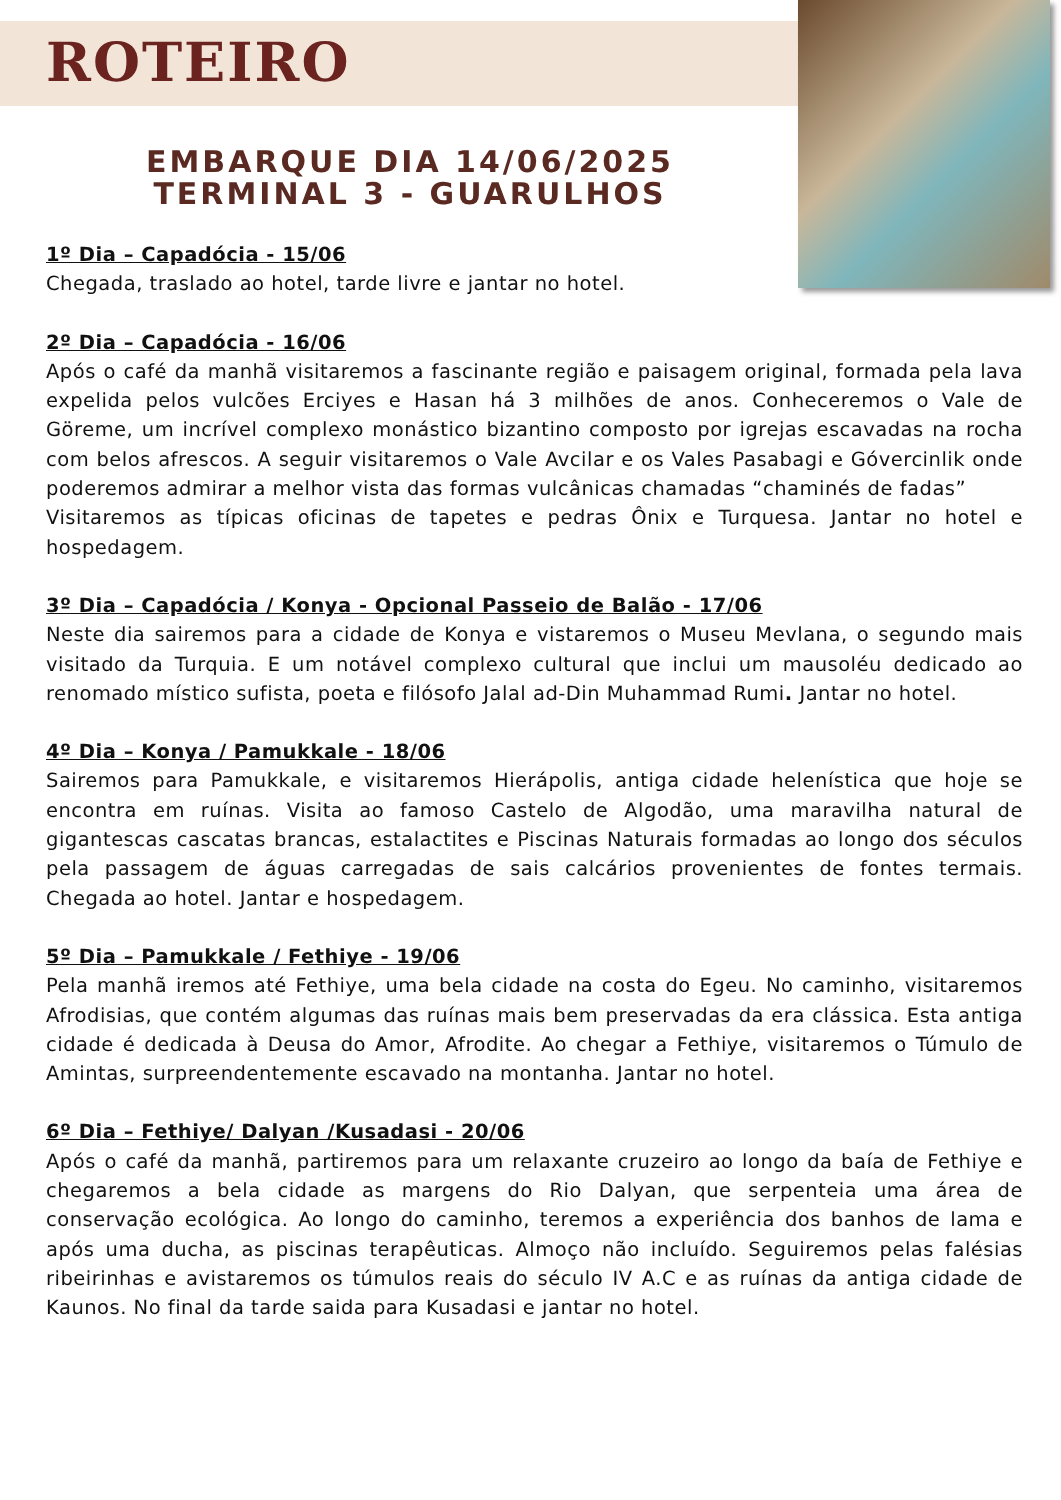ROTEIRO
EMBARQUE DIA 14/06/2025
TERMINAL 3 - GUARULHOS
1º Dia – Capadócia - 15/06
Chegada, traslado ao hotel, tarde livre e jantar no hotel.
2º Dia – Capadócia - 16/06
Após o café da manhã visitaremos a fascinante região e paisagem original, formada pela lava expelida pelos vulcões Erciyes e Hasan há 3 milhões de anos. Conheceremos o Vale de Göreme, um incrível complexo monástico bizantino composto por igrejas escavadas na rocha com belos afrescos. A seguir visitaremos o Vale Avcilar e os Vales Pasabagi e Góvercinlik onde poderemos admirar a melhor vista das formas vulcânicas chamadas “chaminés de fadas”
Visitaremos as típicas oficinas de tapetes e pedras Ônix e Turquesa. Jantar no hotel e hospedagem.
3º Dia – Capadócia / Konya - Opcional Passeio de Balão - 17/06
Neste dia sairemos para a cidade de Konya e vistaremos o Museu Mevlana, o segundo mais visitado da Turquia. E um notável complexo cultural que inclui um mausoléu dedicado ao renomado místico sufista, poeta e filósofo Jalal ad-Din Muhammad Rumi. Jantar no hotel.
4º Dia – Konya / Pamukkale - 18/06
Sairemos para Pamukkale, e visitaremos Hierápolis, antiga cidade helenística que hoje se encontra em ruínas. Visita ao famoso Castelo de Algodão, uma maravilha natural de gigantescas cascatas brancas, estalactites e Piscinas Naturais formadas ao longo dos séculos pela passagem de águas carregadas de sais calcários provenientes de fontes termais. Chegada ao hotel. Jantar e hospedagem.
5º Dia – Pamukkale / Fethiye - 19/06
Pela manhã iremos até Fethiye, uma bela cidade na costa do Egeu. No caminho, visitaremos Afrodisias, que contém algumas das ruínas mais bem preservadas da era clássica. Esta antiga cidade é dedicada à Deusa do Amor, Afrodite. Ao chegar a Fethiye, visitaremos o Túmulo de Amintas, surpreendentemente escavado na montanha. Jantar no hotel.
6º Dia – Fethiye/ Dalyan /Kusadasi - 20/06
Após o café da manhã, partiremos para um relaxante cruzeiro ao longo da baía de Fethiye e chegaremos a bela cidade as margens do Rio Dalyan, que serpenteia uma área de conservação ecológica. Ao longo do caminho, teremos a experiência dos banhos de lama e após uma ducha, as piscinas terapêuticas. Almoço não incluído. Seguiremos pelas falésias ribeirinhas e avistaremos os túmulos reais do século IV A.C e as ruínas da antiga cidade de Kaunos. No final da tarde saida para Kusadasi e jantar no hotel.